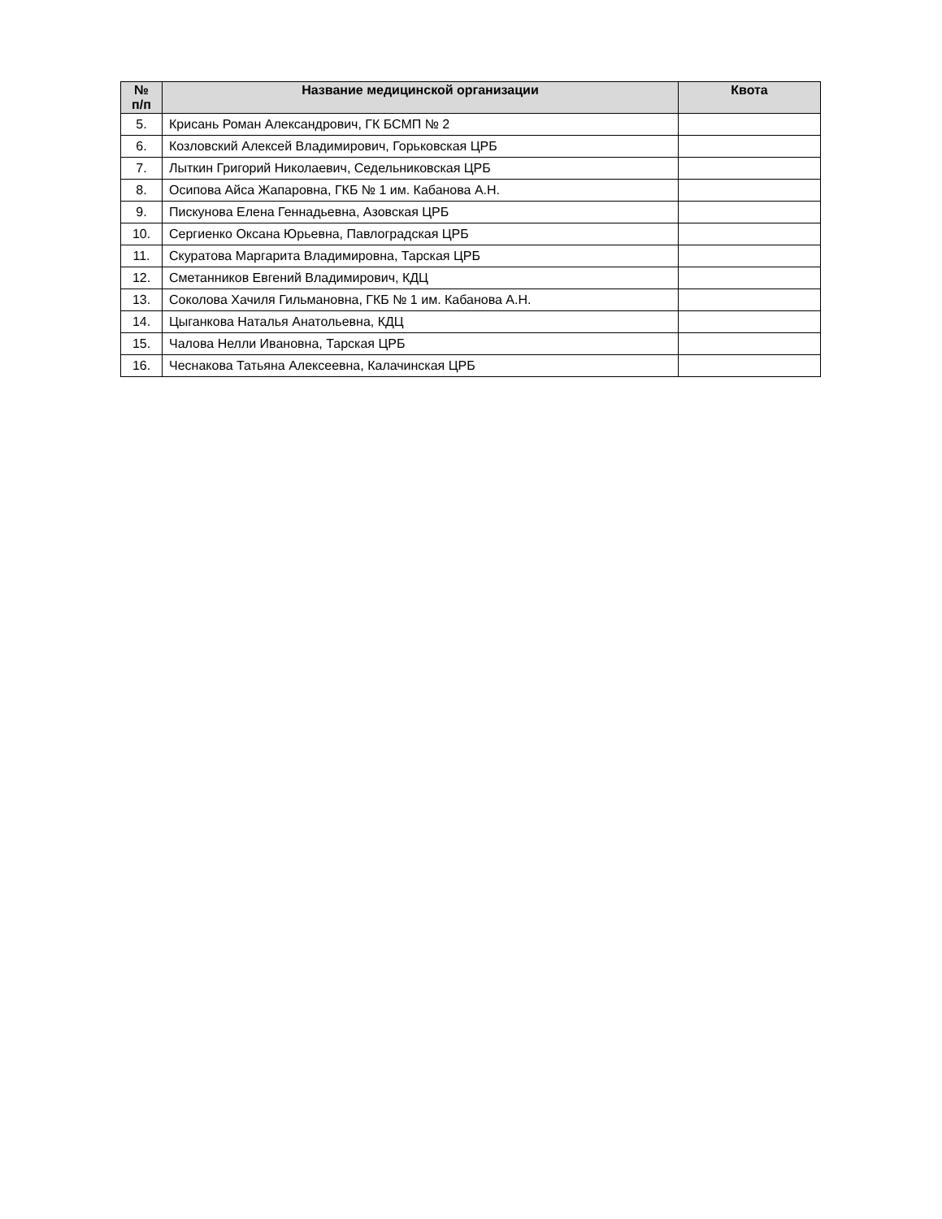| № п/п | Название медицинской организации | Квота |
| --- | --- | --- |
| 5. | Крисань Роман Александрович, ГК БСМП № 2 | |
| 6. | Козловский Алексей Владимирович, Горьковская ЦРБ | |
| 7. | Лыткин Григорий Николаевич, Седельниковская ЦРБ | |
| 8. | Осипова Айса Жапаровна, ГКБ № 1 им. Кабанова А.Н. | |
| 9. | Пискунова Елена Геннадьевна, Азовская ЦРБ | |
| 10. | Сергиенко Оксана Юрьевна, Павлоградская ЦРБ | |
| 11. | Скуратова Маргарита Владимировна, Тарская ЦРБ | |
| 12. | Сметанников Евгений Владимирович, КДЦ | |
| 13. | Соколова Хачиля Гильмановна, ГКБ № 1 им. Кабанова А.Н. | |
| 14. | Цыганкова Наталья Анатольевна, КДЦ | |
| 15. | Чалова Нелли Ивановна, Тарская ЦРБ | |
| 16. | Чеснакова Татьяна Алексеевна, Калачинская ЦРБ | |